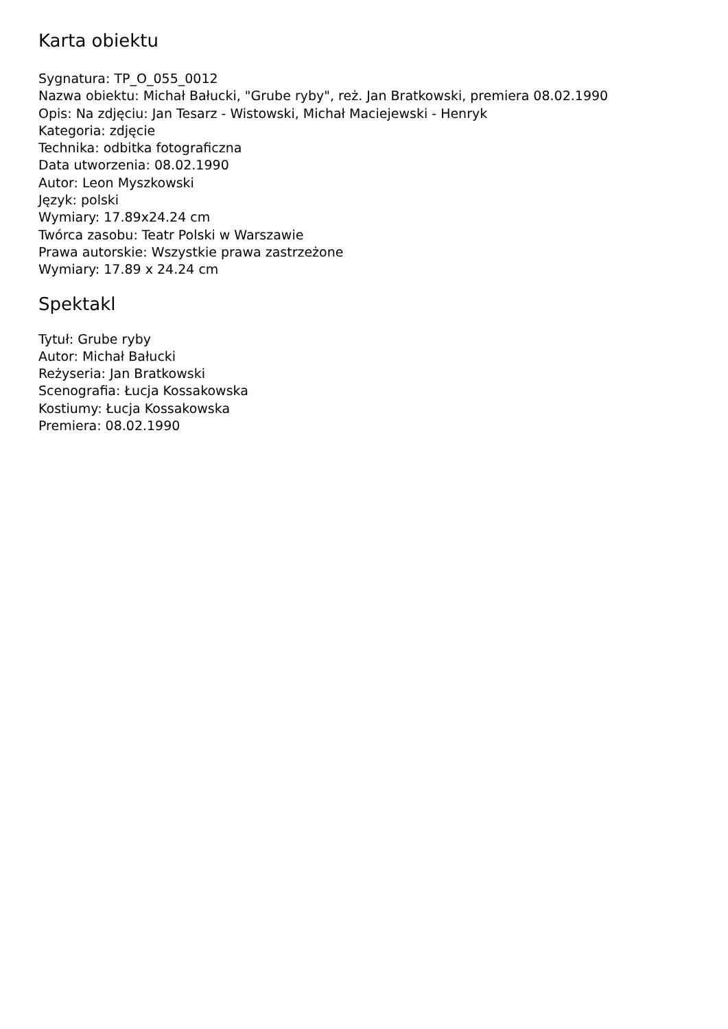Karta obiektu
Sygnatura: TP_O_055_0012
Nazwa obiektu: Michał Bałucki, "Grube ryby", reż. Jan Bratkowski, premiera 08.02.1990
Opis: Na zdjęciu: Jan Tesarz - Wistowski, Michał Maciejewski - Henryk
Kategoria: zdjęcie
Technika: odbitka fotograficzna
Data utworzenia: 08.02.1990
Autor: Leon Myszkowski
Język: polski
Wymiary: 17.89x24.24 cm
Twórca zasobu: Teatr Polski w Warszawie
Prawa autorskie: Wszystkie prawa zastrzeżone
Wymiary: 17.89 x 24.24 cm
Spektakl
Tytuł: Grube ryby
Autor: Michał Bałucki
Reżyseria: Jan Bratkowski
Scenografia: Łucja Kossakowska
Kostiumy: Łucja Kossakowska
Premiera: 08.02.1990